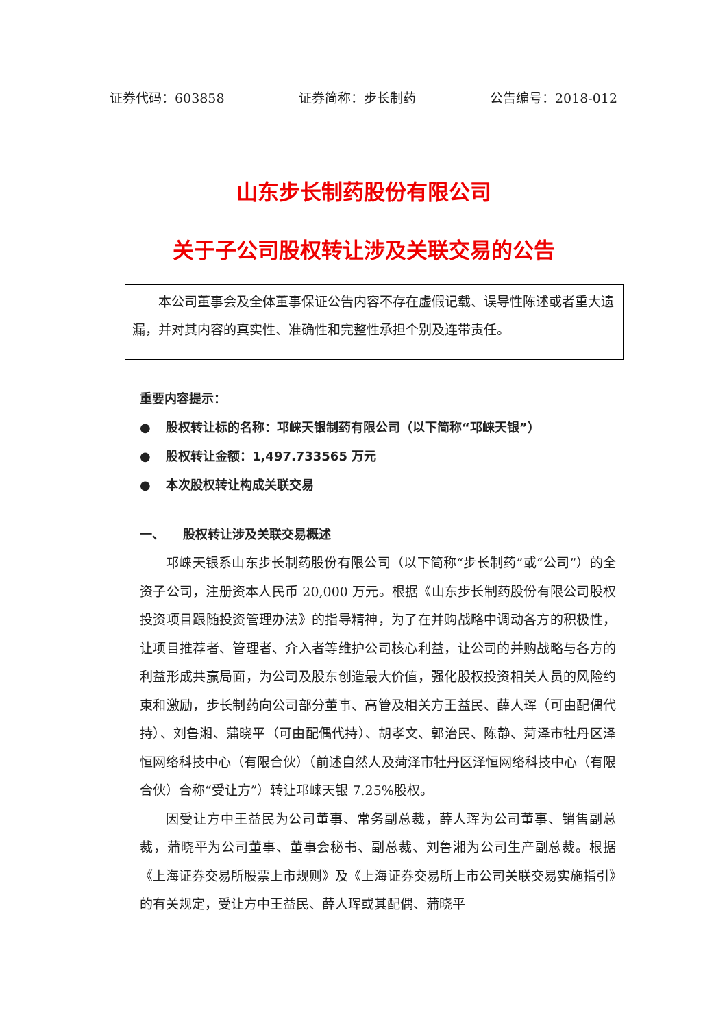证券代码：603858 证券简称：步长制药 公告编号：2018-012
山东步长制药股份有限公司
关于子公司股权转让涉及关联交易的公告
　　本公司董事会及全体董事保证公告内容不存在虚假记载、误导性陈述或者重大遗漏，并对其内容的真实性、准确性和完整性承担个别及连带责任。
重要内容提示：
● 股权转让标的名称：邛崃天银制药有限公司（以下简称“邛崃天银”）
● 股权转让金额：1,497.733565 万元
● 本次股权转让构成关联交易
一、　　股权转让涉及关联交易概述
邛崃天银系山东步长制药股份有限公司（以下简称“步长制药”或“公司”）的全资子公司，注册资本人民币 20,000 万元。根据《山东步长制药股份有限公司股权投资项目跟随投资管理办法》的指导精神，为了在并购战略中调动各方的积极性，让项目推荐者、管理者、介入者等维护公司核心利益，让公司的并购战略与各方的利益形成共赢局面，为公司及股东创造最大价值，强化股权投资相关人员的风险约束和激励，步长制药向公司部分董事、高管及相关方王益民、薛人珲（可由配偶代持）、刘鲁湘、蒲晓平（可由配偶代持）、胡孝文、郭治民、陈静、菏泽市牡丹区泽恒网络科技中心（有限合伙）（前述自然人及菏泽市牡丹区泽恒网络科技中心（有限合伙）合称“受让方”）转让邛崃天银 7.25%股权。
因受让方中王益民为公司董事、常务副总裁，薛人珲为公司董事、销售副总裁，蒲晓平为公司董事、董事会秘书、副总裁、刘鲁湘为公司生产副总裁。根据《上海证券交易所股票上市规则》及《上海证券交易所上市公司关联交易实施指引》的有关规定，受让方中王益民、薛人珲或其配偶、蒲晓平